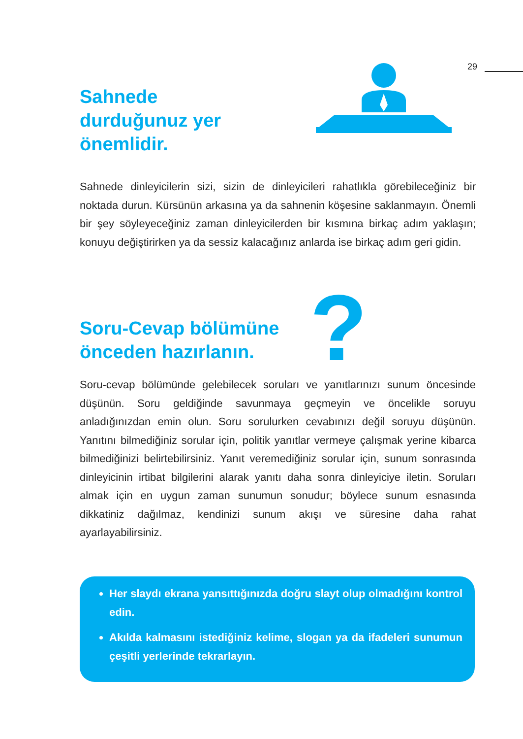29
Sahnede
durduğunuz yer
önemlidir.
Sahnede dinleyicilerin sizi, sizin de dinleyicileri rahatlıkla görebileceğiniz bir noktada durun. Kürsünün arkasına ya da sahnenin köşesine saklanmayın. Önemli bir şey söyleyeceğiniz zaman dinleyicilerden bir kısmına birkaç adım yaklaşın; konuyu değiştirirken ya da sessiz kalacağınız anlarda ise birkaç adım geri gidin.
?
Soru-Cevap bölümüne
önceden hazırlanın.
Soru-cevap bölümünde gelebilecek soruları ve yanıtlarınızı sunum öncesinde düşünün. Soru geldiğinde savunmaya geçmeyin ve öncelikle soruyu anladığınızdan emin olun. Soru sorulurken cevabınızı değil soruyu düşünün. Yanıtını bilmediğiniz sorular için, politik yanıtlar vermeye çalışmak yerine kibarca bilmediğinizi belirtebilirsiniz. Yanıt veremediğiniz sorular için, sunum sonrasında dinleyicinin irtibat bilgilerini alarak yanıtı daha sonra dinleyiciye iletin. Soruları almak için en uygun zaman sunumun sonudur; böylece sunum esnasında dikkatiniz dağılmaz, kendinizi sunum akışı ve süresine daha rahat ayarlayabilirsiniz.
Her slaydı ekrana yansıttığınızda doğru slayt olup olmadığını kontrol edin.
Akılda kalmasını istediğiniz kelime, slogan ya da ifadeleri sunumun çeşitli yerlerinde tekrarlayın.